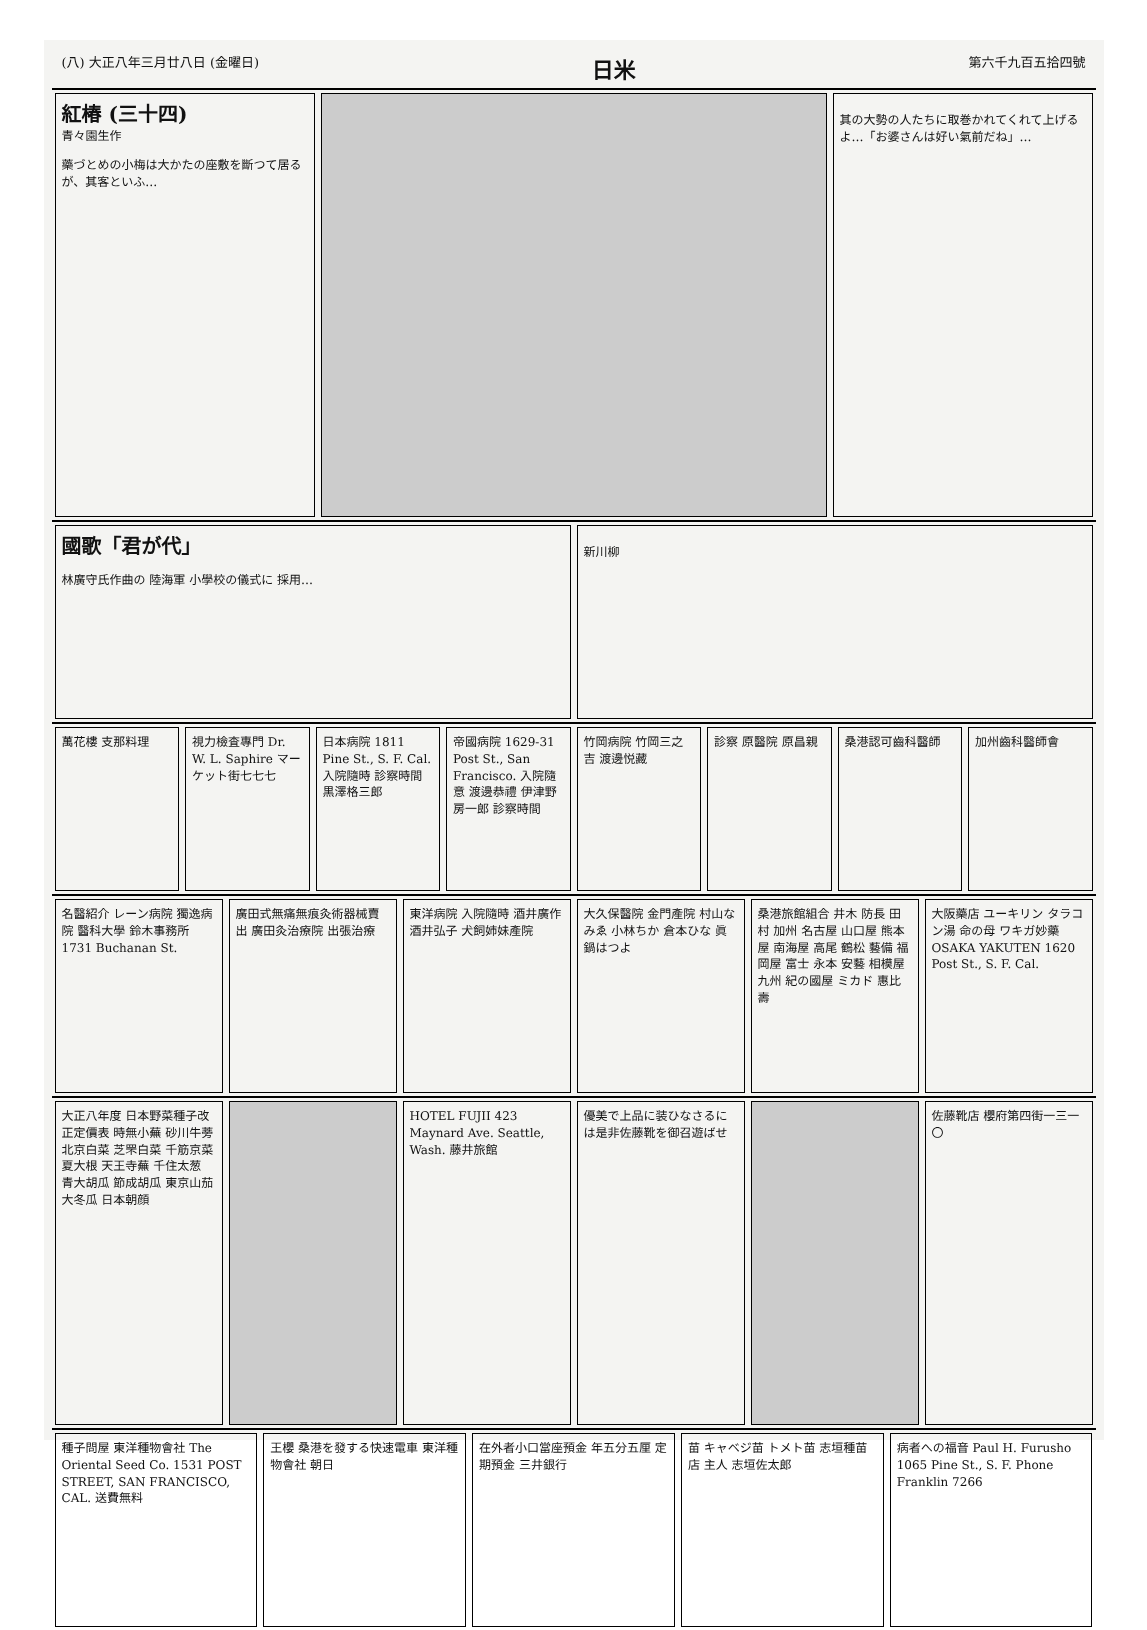(八) 大正八年三月廿八日 (金曜日) 日米 第六千九百五拾四號
紅椿 (三十四)
青々園生作
藥づとめの小梅は大かたの座敷を斷つて居るが、其客といふ…
其の大勢の人たちに取巻かれてくれて上げるよ…「お婆さんは好い氣前だね」…
國歌「君が代」
林廣守氏作曲の 陸海軍 小學校の儀式に 採用…
新川柳
萬花樓 支那料理 視力檢査專門 Dr. W. L. Saphire マーケット街七七七
日本病院 1811 Pine St., S. F. Cal. 入院隨時 診察時間 黒澤格三郎
帝國病院 1629-31 Post St., San Francisco. 入院隨意 渡邊恭禮 伊津野房一郎 診察時間
竹岡病院 竹岡三之吉 渡邊悦藏 診察 原醫院 原昌親 桑港認可齒科醫師 加州齒科醫師會
名醫紹介 レーン病院 獨逸病院 醫科大學 鈴木事務所 1731 Buchanan St.
廣田式無痛無痕灸術器械賣出 廣田灸治療院 出張治療
東洋病院 入院隨時 酒井廣作 酒井弘子 犬飼姉妹產院
大久保醫院 金門產院 村山なみゑ 小林ちか 倉本ひな 眞鍋はつよ
桑港旅館組合 井木 防長 田村 加州 名古屋 山口屋 熊本屋 南海屋 高尾 鶴松 藝備 福岡屋 富士 永本 安藝 相模屋 九州 紀の國屋 ミカド 惠比壽
大阪藥店 ユーキリン タラコン湯 命の母 ワキガ妙藥 OSAKA YAKUTEN 1620 Post St., S. F. Cal.
大正八年度 日本野菜種子改正定價表 時無小蕪 砂川牛蒡 北京白菜 芝罘白菜 千筋京菜 夏大根 天王寺蕪 千住太葱 青大胡瓜 節成胡瓜 東京山茄 大冬瓜 日本朝顔
HOTEL FUJII 423 Maynard Ave. Seattle, Wash. 藤井旅館
優美で上品に装ひなさるには是非佐藤靴を御召遊ばせ
佐藤靴店 櫻府第四街一三一〇
種子問屋 東洋種物會社 The Oriental Seed Co. 1531 POST STREET, SAN FRANCISCO, CAL. 送費無料
王櫻 桑港を發する快速電車 東洋種物會社 朝日
在外者小口當座預金 年五分五厘 定期預金 三井銀行
苗 キャベジ苗 トメト苗 志垣種苗店 主人 志垣佐太郎
病者への福音 Paul H. Furusho 1065 Pine St., S. F. Phone Franklin 7266